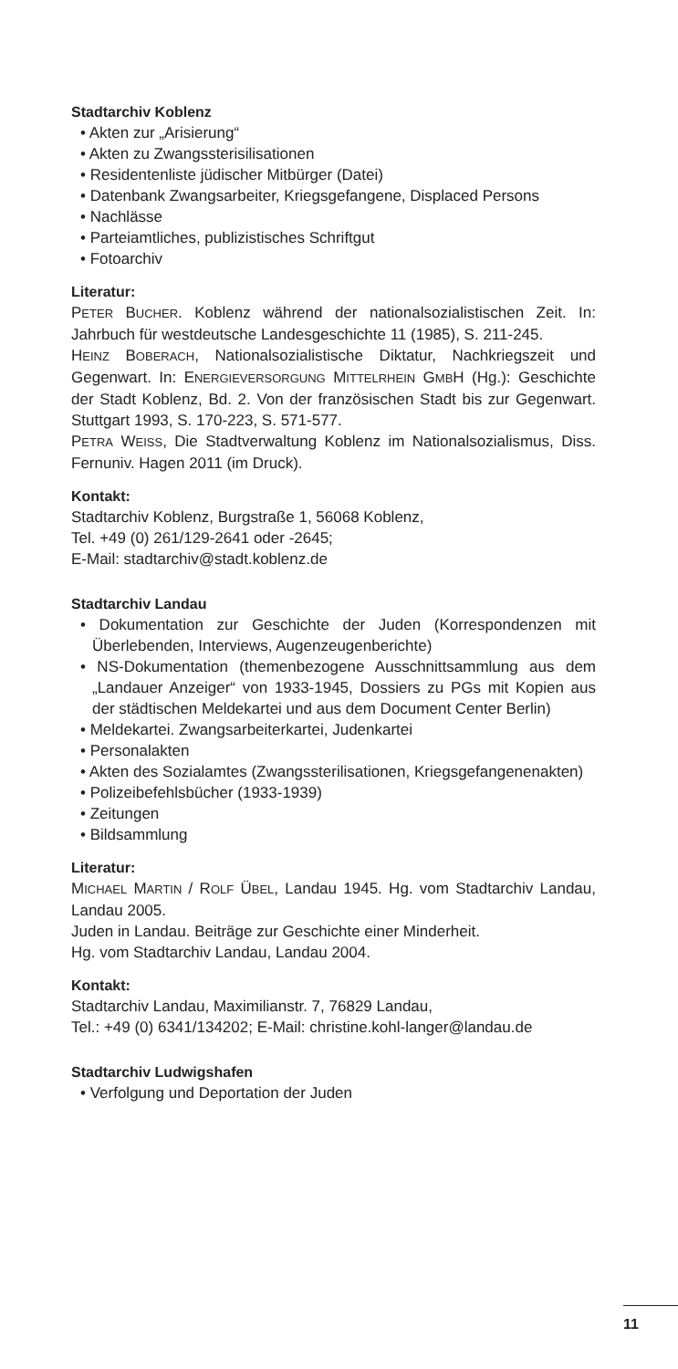Stadtarchiv Koblenz
• Akten zur „Arisierung“
• Akten zu Zwangssterisilisationen
• Residentenliste jüdischer Mitbürger (Datei)
• Datenbank Zwangsarbeiter, Kriegsgefangene, Displaced Persons
• Nachlässe
• Parteiamtliches, publizistisches Schriftgut
• Fotoarchiv
Literatur:
PETER BUCHER. Koblenz während der nationalsozialistischen Zeit. In: Jahrbuch für westdeutsche Landesgeschichte 11 (1985), S. 211-245.
HEINZ BOBERACH, Nationalsozialistische Diktatur, Nachkriegszeit und Gegenwart. In: ENERGIEVERSORGUNG MITTELRHEIN GMBH (Hg.): Geschichte der Stadt Koblenz, Bd. 2. Von der französischen Stadt bis zur Gegenwart. Stuttgart 1993, S. 170-223, S. 571-577.
PETRA WEISS, Die Stadtverwaltung Koblenz im Nationalsozialismus, Diss. Fernuniv. Hagen 2011 (im Druck).
Kontakt:
Stadtarchiv Koblenz, Burgstraße 1, 56068 Koblenz,
Tel. +49 (0) 261/129-2641 oder -2645;
E-Mail: stadtarchiv@stadt.koblenz.de
Stadtarchiv Landau
• Dokumentation zur Geschichte der Juden (Korrespondenzen mit Überlebenden, Interviews, Augenzeugenberichte)
• NS-Dokumentation (themenbezogene Ausschnittsammlung aus dem „Landauer Anzeiger“ von 1933-1945, Dossiers zu PGs mit Kopien aus der städtischen Meldekartei und aus dem Document Center Berlin)
• Meldekartei. Zwangsarbeiterkartei, Judenkartei
• Personalakten
• Akten des Sozialamtes (Zwangssterilisationen, Kriegsgefangenenakten)
• Polizeibefehlsbücher (1933-1939)
• Zeitungen
• Bildsammlung
Literatur:
MICHAEL MARTIN / ROLF ÜBEL, Landau 1945. Hg. vom Stadtarchiv Landau, Landau 2005.
Juden in Landau. Beiträge zur Geschichte einer Minderheit.
Hg. vom Stadtarchiv Landau, Landau 2004.
Kontakt:
Stadtarchiv Landau, Maximilianstr. 7, 76829 Landau,
Tel.: +49 (0) 6341/134202; E-Mail: christine.kohl-langer@landau.de
Stadtarchiv Ludwigshafen
• Verfolgung und Deportation der Juden
11